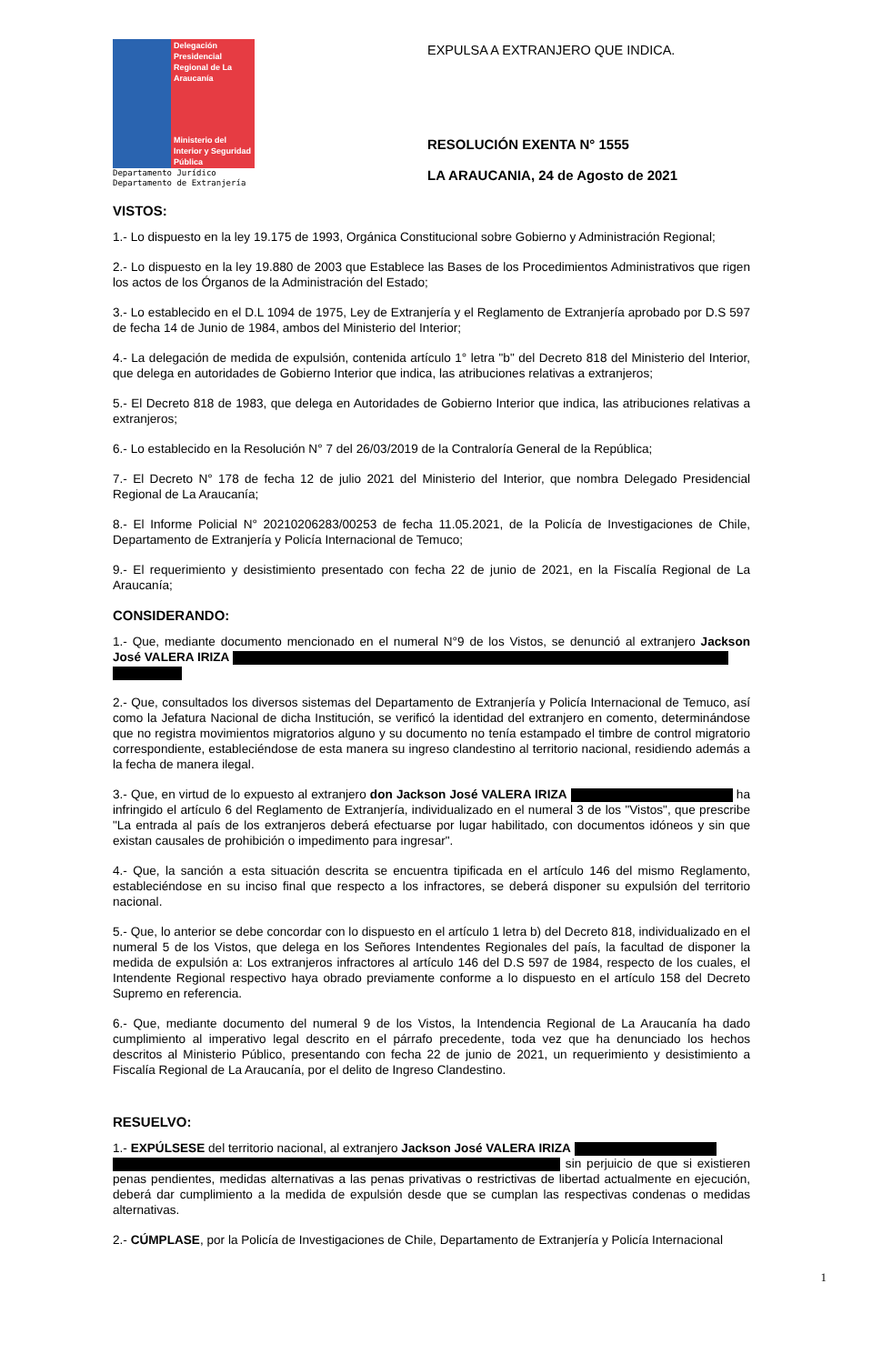Delegación Presidencial Regional de La Araucanía
Ministerio del Interior y Seguridad Pública
Departamento Jurídico
Departamento de Extranjería
EXPULSA A EXTRANJERO QUE INDICA.
RESOLUCIÓN EXENTA N° 1555
LA ARAUCANIA, 24 de Agosto de 2021
VISTOS:
1.- Lo dispuesto en la ley 19.175 de 1993, Orgánica Constitucional sobre Gobierno y Administración Regional;
2.- Lo dispuesto en la ley 19.880 de 2003 que Establece las Bases de los Procedimientos Administrativos que rigen los actos de los Órganos de la Administración del Estado;
3.- Lo establecido en el D.L 1094 de 1975, Ley de Extranjería y el Reglamento de Extranjería aprobado por D.S 597 de fecha 14 de Junio de 1984, ambos del Ministerio del Interior;
4.- La delegación de medida de expulsión, contenida artículo 1° letra "b" del Decreto 818 del Ministerio del Interior, que delega en autoridades de Gobierno Interior que indica, las atribuciones relativas a extranjeros;
5.- El Decreto 818 de 1983, que delega en Autoridades de Gobierno Interior que indica, las atribuciones relativas a extranjeros;
6.- Lo establecido en la Resolución N° 7 del 26/03/2019 de la Contraloría General de la República;
7.- El Decreto N° 178 de fecha 12 de julio 2021 del Ministerio del Interior, que nombra Delegado Presidencial Regional de La Araucanía;
8.- El Informe Policial N° 20210206283/00253 de fecha 11.05.2021, de la Policía de Investigaciones de Chile, Departamento de Extranjería y Policía Internacional de Temuco;
9.- El requerimiento y desistimiento presentado con fecha 22 de junio de 2021, en la Fiscalía Regional de La Araucanía;
CONSIDERANDO:
1.- Que, mediante documento mencionado en el numeral N°9 de los Vistos, se denunció al extranjero Jackson José VALERA IRIZA
2.- Que, consultados los diversos sistemas del Departamento de Extranjería y Policía Internacional de Temuco, así como la Jefatura Nacional de dicha Institución, se verificó la identidad del extranjero en comento, determinándose que no registra movimientos migratorios alguno y su documento no tenía estampado el timbre de control migratorio correspondiente, estableciéndose de esta manera su ingreso clandestino al territorio nacional, residiendo además a la fecha de manera ilegal.
3.- Que, en virtud de lo expuesto al extranjero don Jackson José VALERA IRIZA ha infringido el artículo 6 del Reglamento de Extranjería, individualizado en el numeral 3 de los "Vistos", que prescribe "La entrada al país de los extranjeros deberá efectuarse por lugar habilitado, con documentos idóneos y sin que existan causales de prohibición o impedimento para ingresar".
4.- Que, la sanción a esta situación descrita se encuentra tipificada en el artículo 146 del mismo Reglamento, estableciéndose en su inciso final que respecto a los infractores, se deberá disponer su expulsión del territorio nacional.
5.- Que, lo anterior se debe concordar con lo dispuesto en el artículo 1 letra b) del Decreto 818, individualizado en el numeral 5 de los Vistos, que delega en los Señores Intendentes Regionales del país, la facultad de disponer la medida de expulsión a: Los extranjeros infractores al artículo 146 del D.S 597 de 1984, respecto de los cuales, el Intendente Regional respectivo haya obrado previamente conforme a lo dispuesto en el artículo 158 del Decreto Supremo en referencia.
6.- Que, mediante documento del numeral 9 de los Vistos, la Intendencia Regional de La Araucanía ha dado cumplimiento al imperativo legal descrito en el párrafo precedente, toda vez que ha denunciado los hechos descritos al Ministerio Público, presentando con fecha 22 de junio de 2021, un requerimiento y desistimiento a Fiscalía Regional de La Araucanía, por el delito de Ingreso Clandestino.
RESUELVO:
1.- EXPÚLSESE del territorio nacional, al extranjero Jackson José VALERA IRIZA
sin perjuicio de que si existieren penas pendientes, medidas alternativas a las penas privativas o restrictivas de libertad actualmente en ejecución, deberá dar cumplimiento a la medida de expulsión desde que se cumplan las respectivas condenas o medidas alternativas.
2.- CÚMPLASE, por la Policía de Investigaciones de Chile, Departamento de Extranjería y Policía Internacional
1